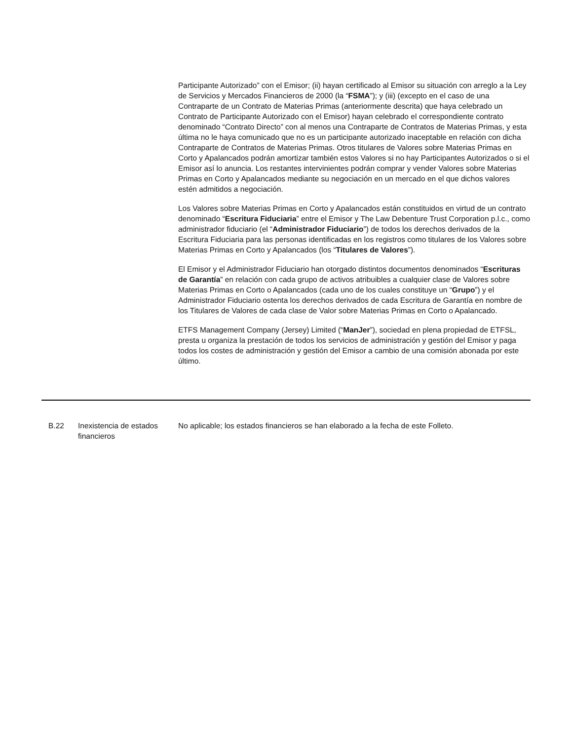Participante Autorizado” con el Emisor; (ii) hayan certificado al Emisor su situación con arreglo a la Ley de Servicios y Mercados Financieros de 2000 (la “FSMA”); y (iii) (excepto en el caso de una Contraparte de un Contrato de Materias Primas (anteriormente descrita) que haya celebrado un Contrato de Participante Autorizado con el Emisor) hayan celebrado el correspondiente contrato denominado “Contrato Directo” con al menos una Contraparte de Contratos de Materias Primas, y esta última no le haya comunicado que no es un participante autorizado inaceptable en relación con dicha Contraparte de Contratos de Materias Primas. Otros titulares de Valores sobre Materias Primas en Corto y Apalancados podrán amortizar también estos Valores si no hay Participantes Autorizados o si el Emisor así lo anuncia. Los restantes intervinientes podrán comprar y vender Valores sobre Materias Primas en Corto y Apalancados mediante su negociación en un mercado en el que dichos valores estén admitidos a negociación.
Los Valores sobre Materias Primas en Corto y Apalancados están constituidos en virtud de un contrato denominado “Escritura Fiduciaria” entre el Emisor y The Law Debenture Trust Corporation p.l.c., como administrador fiduciario (el “Administrador Fiduciario”) de todos los derechos derivados de la Escritura Fiduciaria para las personas identificadas en los registros como titulares de los Valores sobre Materias Primas en Corto y Apalancados (los “Titulares de Valores”).
El Emisor y el Administrador Fiduciario han otorgado distintos documentos denominados “Escrituras de Garantía” en relación con cada grupo de activos atribuibles a cualquier clase de Valores sobre Materias Primas en Corto o Apalancados (cada uno de los cuales constituye un “Grupo”) y el Administrador Fiduciario ostenta los derechos derivados de cada Escritura de Garantía en nombre de los Titulares de Valores de cada clase de Valor sobre Materias Primas en Corto o Apalancado.
ETFS Management Company (Jersey) Limited (“ManJer”), sociedad en plena propiedad de ETFSL, presta u organiza la prestación de todos los servicios de administración y gestión del Emisor y paga todos los costes de administración y gestión del Emisor a cambio de una comisión abonada por este último.
| | B.22 | Inexistencia de estados financieros | No aplicable; los estados financieros se han elaborado a la fecha de este Folleto. |